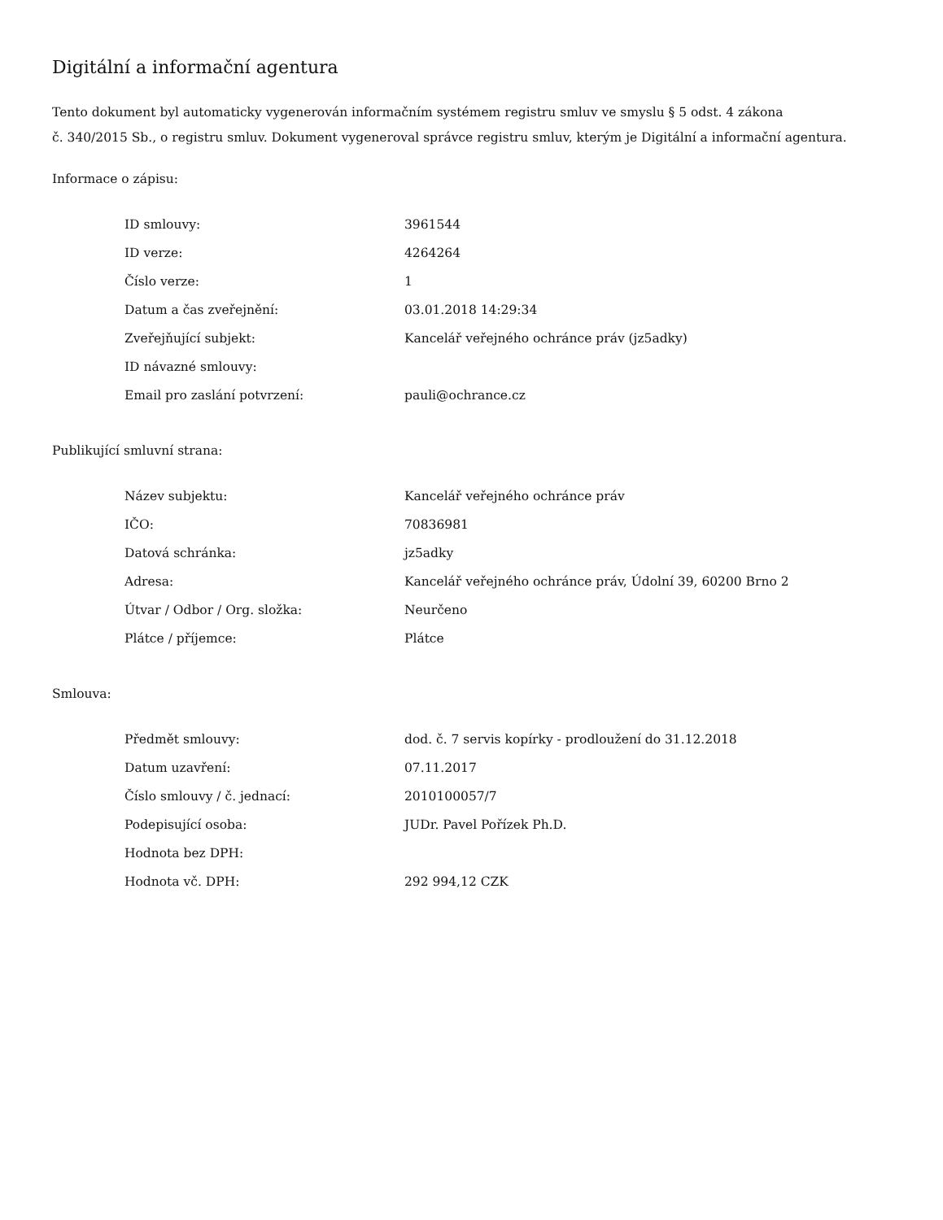Digitální a informační agentura
Tento dokument byl automaticky vygenerován informačním systémem registru smluv ve smyslu § 5 odst. 4 zákona
č. 340/2015 Sb., o registru smluv. Dokument vygeneroval správce registru smluv, kterým je Digitální a informační agentura.
Informace o zápisu:
| ID smlouvy: | 3961544 |
| ID verze: | 4264264 |
| Číslo verze: | 1 |
| Datum a čas zveřejnění: | 03.01.2018 14:29:34 |
| Zveřejňující subjekt: | Kancelář veřejného ochránce práv (jz5adky) |
| ID návazné smlouvy: | |
| Email pro zaslání potvrzení: | pauli@ochrance.cz |
Publikující smluvní strana:
| Název subjektu: | Kancelář veřejného ochránce práv |
| IČO: | 70836981 |
| Datová schránka: | jz5adky |
| Adresa: | Kancelář veřejného ochránce práv, Údolní 39, 60200 Brno 2 |
| Útvar / Odbor / Org. složka: | Neurčeno |
| Plátce / příjemce: | Plátce |
Smlouva:
| Předmět smlouvy: | dod. č. 7 servis kopírky - prodloužení do 31.12.2018 |
| Datum uzavření: | 07.11.2017 |
| Číslo smlouvy / č. jednací: | 2010100057/7 |
| Podepisující osoba: | JUDr. Pavel Pořízek Ph.D. |
| Hodnota bez DPH: | |
| Hodnota vč. DPH: | 292 994,12 CZK |